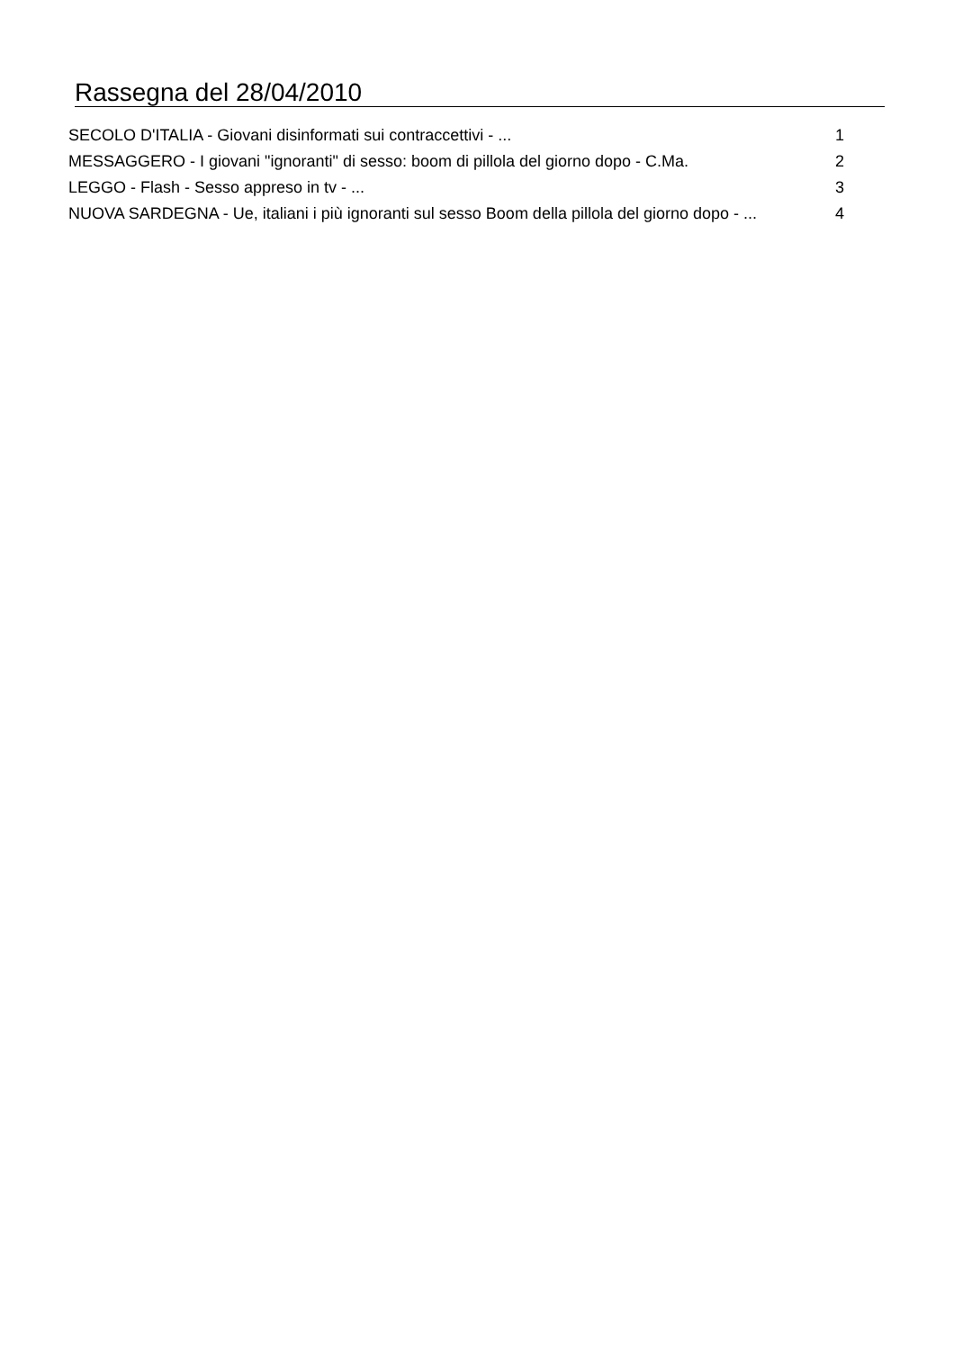Rassegna del 28/04/2010
| SECOLO D'ITALIA - Giovani disinformati sui contraccettivi - ... | 1 |
| MESSAGGERO - I giovani "ignoranti" di sesso: boom di pillola del giorno dopo - C.Ma. | 2 |
| LEGGO - Flash - Sesso appreso in tv - ... | 3 |
| NUOVA SARDEGNA - Ue, italiani i più ignoranti sul sesso Boom della pillola del giorno dopo - ... | 4 |